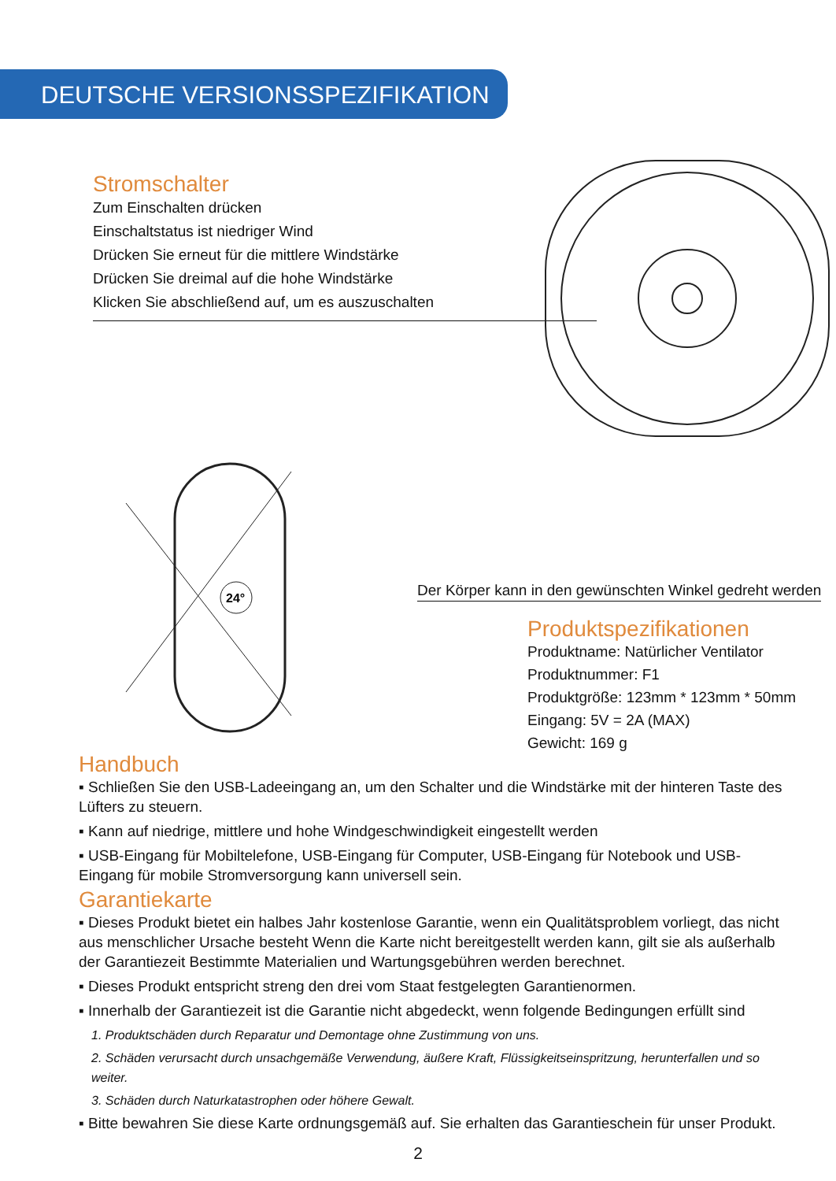DEUTSCHE VERSIONSSPEZIFIKATION
Stromschalter
Zum Einschalten drücken
Einschaltstatus ist niedriger Wind
Drücken Sie erneut für die mittlere Windstärke
Drücken Sie dreimal auf die hohe Windstärke
Klicken Sie abschließend auf, um es auszuschalten
24°
Der Körper kann in den gewünschten Winkel gedreht werden
Produktspezifikationen
Produktname: Natürlicher Ventilator
Produktnummer: F1
Produktgröße: 123mm * 123mm * 50mm
Eingang: 5V = 2A (MAX)
Gewicht: 169 g
Handbuch
▪ Schließen Sie den USB-Ladeeingang an, um den Schalter und die Windstärke mit der hinteren Taste des Lüfters zu steuern.
▪ Kann auf niedrige, mittlere und hohe Windgeschwindigkeit eingestellt werden
▪ USB-Eingang für Mobiltelefone, USB-Eingang für Computer, USB-Eingang für Notebook und USB-Eingang für mobile Stromversorgung kann universell sein.
Garantiekarte
▪ Dieses Produkt bietet ein halbes Jahr kostenlose Garantie, wenn ein Qualitätsproblem vorliegt, das nicht aus menschlicher Ursache besteht Wenn die Karte nicht bereitgestellt werden kann, gilt sie als außerhalb der Garantiezeit Bestimmte Materialien und Wartungsgebühren werden berechnet.
▪ Dieses Produkt entspricht streng den drei vom Staat festgelegten Garantienormen.
▪ Innerhalb der Garantiezeit ist die Garantie nicht abgedeckt, wenn folgende Bedingungen erfüllt sind
1. Produktschäden durch Reparatur und Demontage ohne Zustimmung von uns.
2. Schäden verursacht durch unsachgemäße Verwendung, äußere Kraft, Flüssigkeitseinspritzung, herunterfallen und so weiter.
3. Schäden durch Naturkatastrophen oder höhere Gewalt.
▪ Bitte bewahren Sie diese Karte ordnungsgemäß auf. Sie erhalten das Garantieschein für unser Produkt.
2